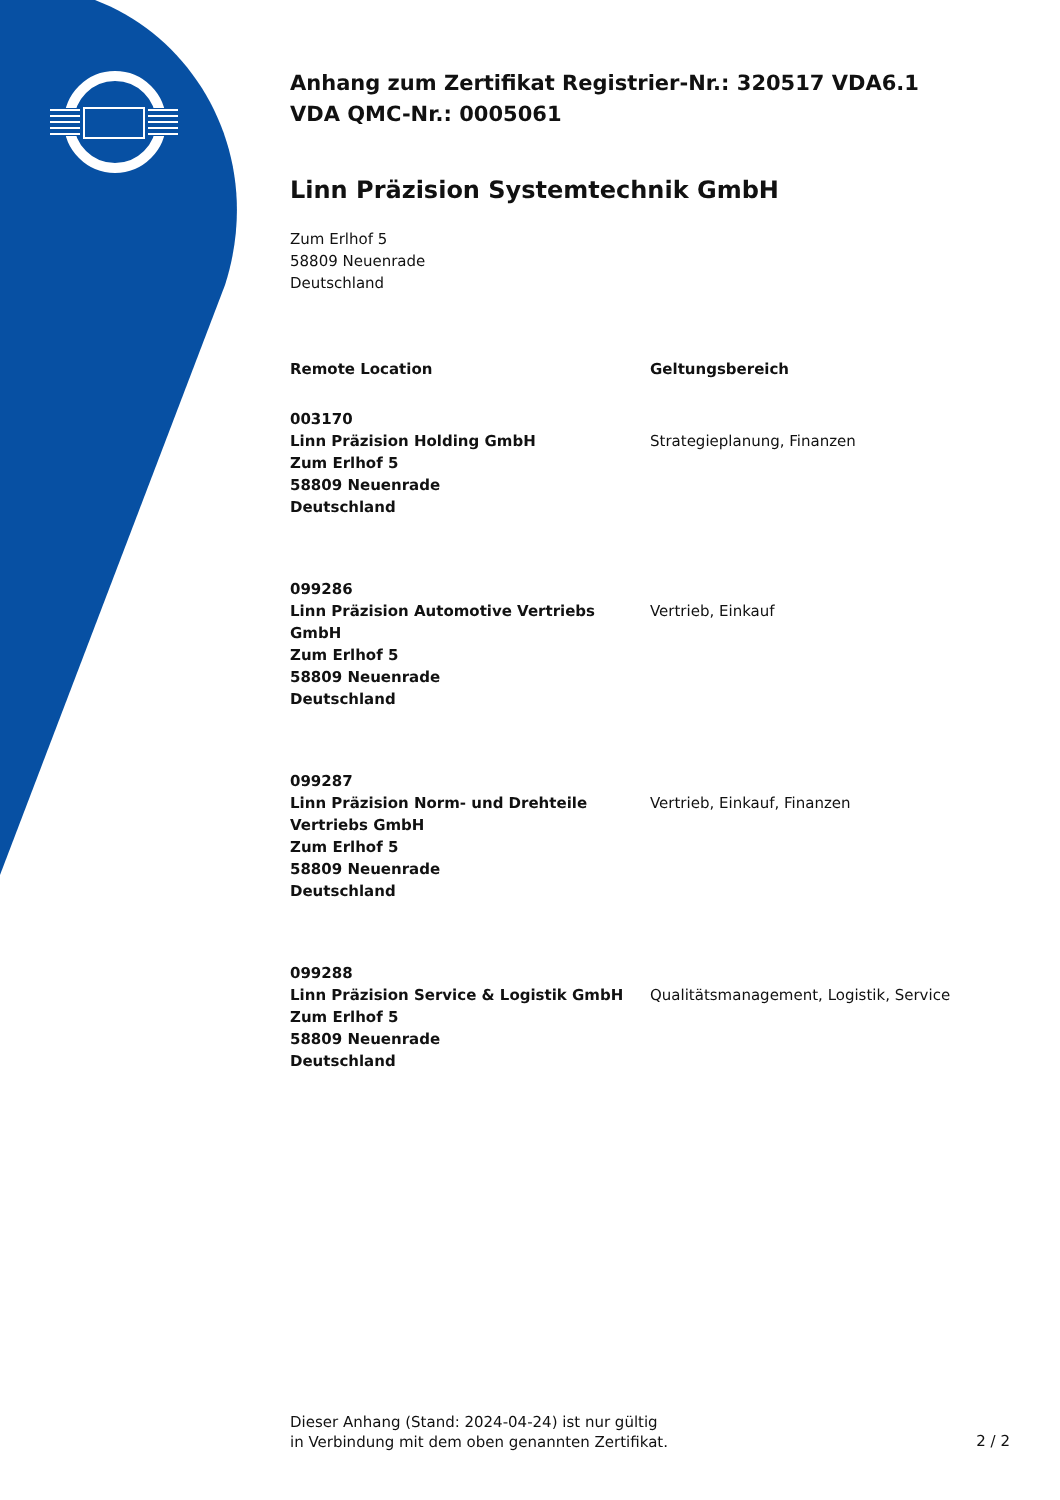Anhang zum Zertifikat Registrier-Nr.: 320517 VDA6.1
VDA QMC-Nr.: 0005061
Linn Präzision Systemtechnik GmbH
Zum Erlhof 5
58809 Neuenrade
Deutschland
| Remote Location | Geltungsbereich |
| --- | --- |
| 003170 Linn Präzision Holding GmbH Zum Erlhof 5 58809 Neuenrade Deutschland | Strategieplanung, Finanzen |
| 099286 Linn Präzision Automotive Vertriebs GmbH Zum Erlhof 5 58809 Neuenrade Deutschland | Vertrieb, Einkauf |
| 099287 Linn Präzision Norm- und Drehteile Vertriebs GmbH Zum Erlhof 5 58809 Neuenrade Deutschland | Vertrieb, Einkauf, Finanzen |
| 099288 Linn Präzision Service & Logistik GmbH Zum Erlhof 5 58809 Neuenrade Deutschland | Qualitätsmanagement, Logistik, Service |
Dieser Anhang (Stand: 2024-04-24) ist nur gültig
in Verbindung mit dem oben genannten Zertifikat.
2 / 2